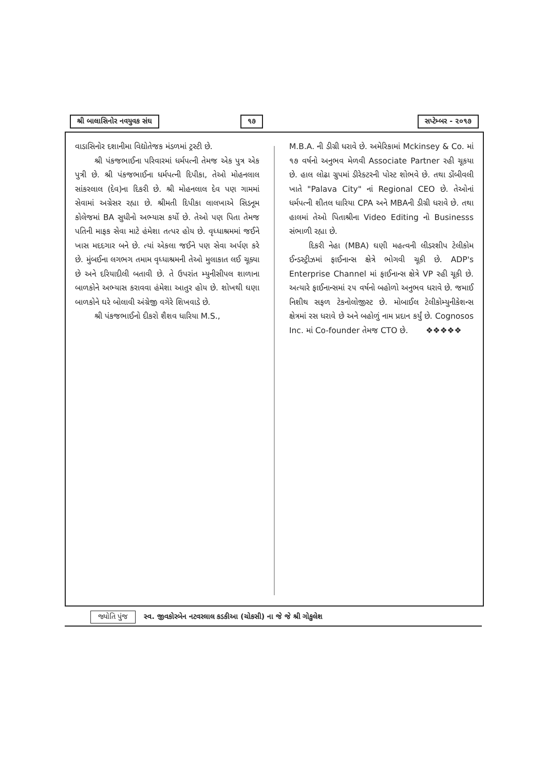શ્રી બાલાસિનોર નવયુવક સંઘ ૧૭ સપ્ટેમ્બર - ૨૦૧૭
વાડાસિનોર દશાનીમા વિદ્યોતેજક મંડળમાં ટ્રસ્ટી છે.
શ્રી પંકજભાઈના પરિવારમાં ધર્મપત્ની તેમજ એક પુત્ર એક પુત્રી છે. શ્રી પંકજભાઈના ધર્મપત્ની દિપીકા, તેઓ મોહનલાલ સાંકરલાલ (દેવ)ના દિકરી છે. શ્રી મોહનલાલ દેવ પણ ગામમાં સેવામાં અગ્રેસર રહ્યા છે. શ્રીમતી દિપીકા લાલખાએ સિડનૂમ કોલેજમાં BA સુધીનો અભ્યાસ કર્યો છે. તેઓ પણ પિતા તેમજ પતિની માફક સેવા માટે હંમેશા તત્પર હોય છે. વૃધ્ધાશ્રમમાં જઈને ખાસ મદદગાર બને છે. ત્યાં એકલા જઈને પણ સેવા અર્પણ કરે છે. મુંબઈના લગભગ તમામ વૃધ્ધાશ્રમની તેઓ મુલાકાત લઈ ચૂક્યા છે અને દરિયાદીલી બતાવી છે. તે ઉપરાંત મ્યુનીસીપલ શાળાના બાળકોને અભ્યાસ કરાવવા હંમેશા આતુર હોય છે. શોખથી ઘણા બાળકોને ઘરે બોલાવી અંગ્રેજી વગેરે શિખવાડે છે.
શ્રી પંકજભાઈનો દીકરો શૈશવ ધારિયા M.S.,
M.B.A. ની ડીગ્રી ધરાવે છે. અમેરિકામાં Mckinsey & Co. માં ૧૭ વર્ષનો અનુભવ મેળવી Associate Partner રહી ચૂકયા છે. હાલ લોઢા ગ્રુપમાં ડીરેક્ટરની પોસ્ટ શોભવે છે. તથા ડોંબીવલી ખાતે "Palava City" નાં Regional CEO છે. તેઓનાં ધર્મપત્ની શીતલ ધારિયા CPA અને MBAની ડીગ્રી ધરાવે છે. તથા હાલમાં તેઓ પિતાશ્રીના Video Editing નો Businesss સંભાળી રહ્યા છે.
દિકરી નેહા (MBA) ઘણી મહત્વની લીડરશીપ ટેલીકોમ ઈન્ડસ્ટ્રીઝમાં ફાઈનાન્સ ક્ષેત્રે ભોગવી ચૂકી છે. ADP's Enterprise Channel માં ફાઈનાન્સ ક્ષેત્રે VP રહી ચૂકી છે. અત્યારે ફાઈનાન્સમાં ૨૫ વર્ષનો બહોળો અનુભવ ધરાવે છે. જમાઈ નિશીથ સફળ ટેકનોલોજીસ્ટ છે. મોબાઈલ ટેલીકોમ્યુનીકેશન્સ ક્ષેત્રમાં રસ ધરાવે છે અને બહોળું નામ પ્રદાન કર્યું છે. Cognosos Inc. માં Co-founder તેમજ CTO છે. ❖❖❖❖❖
જ્યોતિ પુંજ સ્વ. જીવકોરબેન નટવરલાલ કડકીઆ (ચોકસી) ના જે જે શ્રી ગોકુલેશ